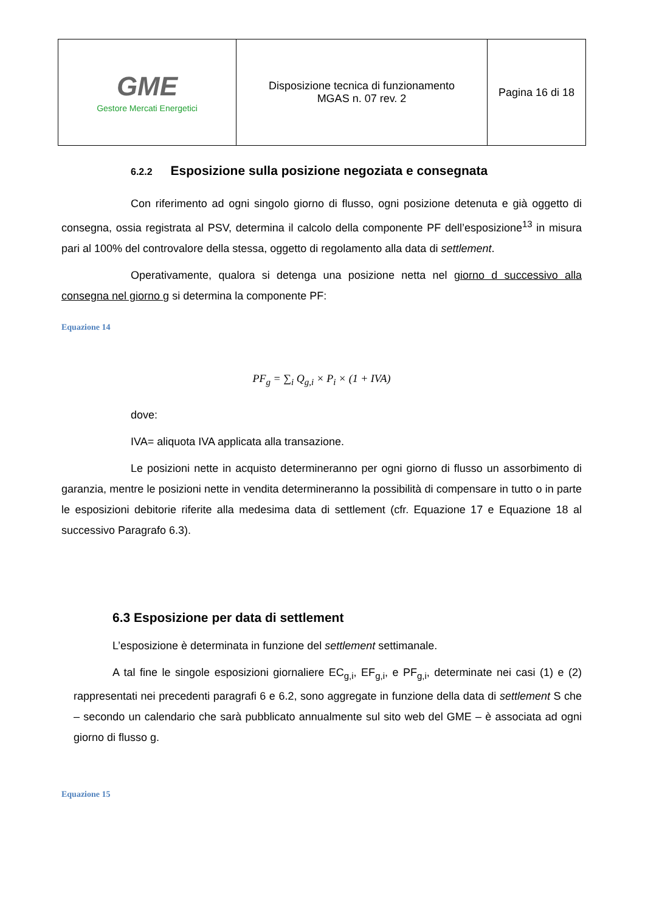| GME Gestore Mercati Energetici | Disposizione tecnica di funzionamento MGAS n. 07 rev. 2 | Pagina 16 di 18 |
6.2.2 Esposizione sulla posizione negoziata e consegnata
Con riferimento ad ogni singolo giorno di flusso, ogni posizione detenuta e già oggetto di consegna, ossia registrata al PSV, determina il calcolo della componente PF dell’esposizione<sup>13</sup> in misura pari al 100% del controvalore della stessa, oggetto di regolamento alla data di settlement.
Operativamente, qualora si detenga una posizione netta nel giorno d successivo alla consegna nel giorno g si determina la componente PF:
Equazione 14
PF<sub>g</sub> = ∑<sub>i</sub> Q<sub>g,i</sub> × P<sub>i</sub> × (1 + IVA)
dove:
IVA= aliquota IVA applicata alla transazione.
Le posizioni nette in acquisto determineranno per ogni giorno di flusso un assorbimento di garanzia, mentre le posizioni nette in vendita determineranno la possibilità di compensare in tutto o in parte le esposizioni debitorie riferite alla medesima data di settlement (cfr. Equazione 17 e Equazione 18 al successivo Paragrafo 6.3).
6.3 Esposizione per data di settlement
L’esposizione è determinata in funzione del settlement settimanale.
A tal fine le singole esposizioni giornaliere EC<sub>g,i</sub>, EF<sub>g,i</sub>, e PF<sub>g,i</sub>, determinate nei casi (1) e (2) rappresentati nei precedenti paragrafi 6 e 6.2, sono aggregate in funzione della data di settlement S che – secondo un calendario che sarà pubblicato annualmente sul sito web del GME – è associata ad ogni giorno di flusso g.
Equazione 15